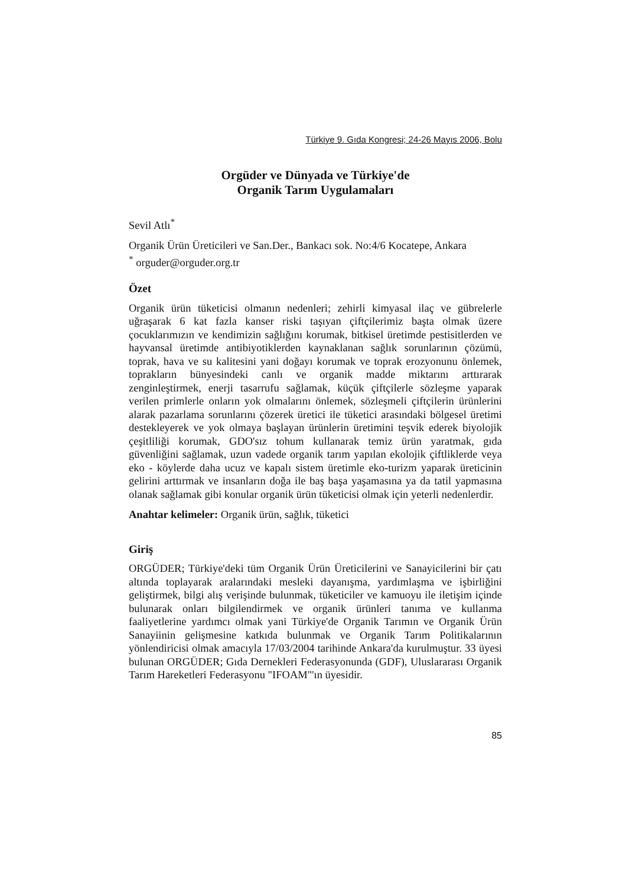Türkiye 9. Gıda Kongresi; 24-26 Mayıs 2006, Bolu
Orgüder ve Dünyada ve Türkiye'de
Organik Tarım Uygulamaları
Sevil Atlı<sup>*</sup>
Organik Ürün Üreticileri ve San.Der., Bankacı sok. No:4/6 Kocatepe, Ankara
<sup>*</sup> orguder@orguder.org.tr
Özet
Organik ürün tüketicisi olmanın nedenleri; zehirli kimyasal ilaç ve gübrelerle uğraşarak 6 kat fazla kanser riski taşıyan çiftçilerimiz başta olmak üzere çocuklarımızın ve kendimizin sağlığını korumak, bitkisel üretimde pestisitlerden ve hayvansal üretimde antibiyotiklerden kaynaklanan sağlık sorunlarının çözümü, toprak, hava ve su kalitesini yani doğayı korumak ve toprak erozyonunu önlemek, toprakların bünyesindeki canlı ve organik madde miktarını arttırarak zenginleştirmek, enerji tasarrufu sağlamak, küçük çiftçilerle sözleşme yaparak verilen primlerle onların yok olmalarını önlemek, sözleşmeli çiftçilerin ürünlerini alarak pazarlama sorunlarını çözerek üretici ile tüketici arasındaki bölgesel üretimi destekleyerek ve yok olmaya başlayan ürünlerin üretimini teşvik ederek biyolojik çeşitliliği korumak, GDO'sız tohum kullanarak temiz ürün yaratmak, gıda güvenliğini sağlamak, uzun vadede organik tarım yapılan ekolojik çiftliklerde veya eko - köylerde daha ucuz ve kapalı sistem üretimle eko-turizm yaparak üreticinin gelirini arttırmak ve insanların doğa ile baş başa yaşamasına ya da tatil yapmasına olanak sağlamak gibi konular organik ürün tüketicisi olmak için yeterli nedenlerdir.
Anahtar kelimeler: Organik ürün, sağlık, tüketici
Giriş
ORGÜDER; Türkiye'deki tüm Organik Ürün Üreticilerini ve Sanayicilerini bir çatı altında toplayarak aralarındaki mesleki dayanışma, yardımlaşma ve işbirliğini geliştirmek, bilgi alış verişinde bulunmak, tüketiciler ve kamuoyu ile iletişim içinde bulunarak onları bilgilendirmek ve organik ürünleri tanıma ve kullanma faaliyetlerine yardımcı olmak yani Türkiye'de Organik Tarımın ve Organik Ürün Sanayiinin gelişmesine katkıda bulunmak ve Organik Tarım Politikalarının yönlendiricisi olmak amacıyla 17/03/2004 tarihinde Ankara'da kurulmuştur. 33 üyesi bulunan ORGÜDER; Gıda Dernekleri Federasyonunda (GDF), Uluslararası Organik Tarım Hareketleri Federasyonu "IFOAM"'ın üyesidir.
85